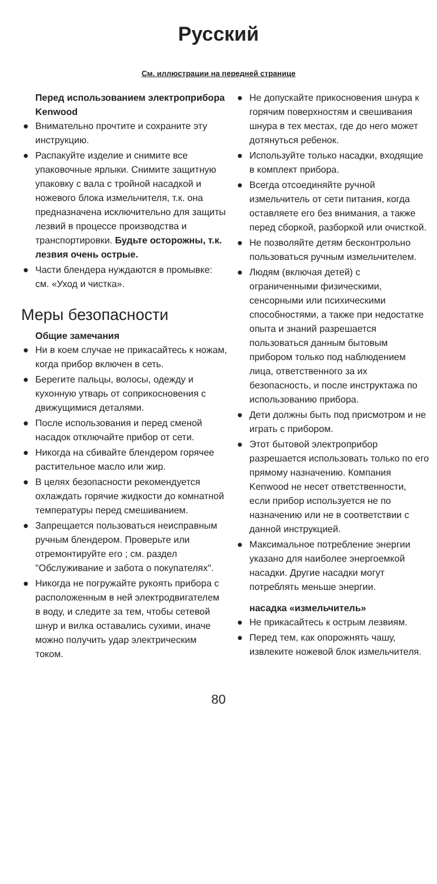Русский
См. иллюстрации на передней странице
Перед использованием электроприбора Kenwood
● Внимательно прочтите и сохраните эту инструкцию.
● Распакуйте изделие и снимите все упаковочные ярлыки. Снимите защитную упаковку с вала с тройной насадкой и ножевого блока измельчителя, т.к. она предназначена исключительно для защиты лезвий в процессе производства и транспортировки. Будьте осторожны, т.к. лезвия очень острые.
● Части блендера нуждаются в промывке: см. «Уход и чистка».
Меры безопасности
Общие замечания
● Ни в коем случае не прикасайтесь к ножам, когда прибор включен в сеть.
● Берегите пальцы, волосы, одежду и кухонную утварь от соприкосновения с движущимися деталями.
● После использования и перед сменой насадок отключайте прибор от сети.
● Никогда на сбивайте блендером горячее растительное масло или жир.
● В целях безопасности рекомендуется охлаждать горячие жидкости до комнатной температуры перед смешиванием.
● Запрещается пользоваться неисправным ручным блендером. Проверьте или отремонтируйте его ; см. раздел "Обслуживание и забота о покупателях".
● Никогда не погружайте рукоять прибора с расположенным в ней электродвигателем в воду, и следите за тем, чтобы сетевой шнур и вилка оставались сухими, иначе можно получить удар электрическим током.
● Не допускайте прикосновения шнура к горячим поверхностям и свешивания шнура в тех местах, где до него может дотянуться ребенок.
● Используйте только насадки, входящие в комплект прибора.
● Всегда отсоединяйте ручной измельчитель от сети питания, когда оставляете его без внимания, а также перед сборкой, разборкой или очисткой.
● Не позволяйте детям бесконтрольно пользоваться ручным измельчителем.
● Людям (включая детей) с ограниченными физическими, сенсорными или психическими способностями, а также при недостатке опыта и знаний разрешается пользоваться данным бытовым прибором только под наблюдением лица, ответственного за их безопасность, и после инструктажа по использованию прибора.
● Дети должны быть под присмотром и не играть с прибором.
● Этот бытовой электроприбор разрешается использовать только по его прямому назначению. Компания Kenwood не несет ответственности, если прибор используется не по назначению или не в соответствии с данной инструкцией.
● Максимальное потребление энергии указано для наиболее энергоемкой насадки. Другие насадки могут потреблять меньше энергии.
насадка «измельчитель»
● Не прикасайтесь к острым лезвиям.
● Перед тем, как опорожнять чашу, извлеките ножевой блок измельчителя.
80